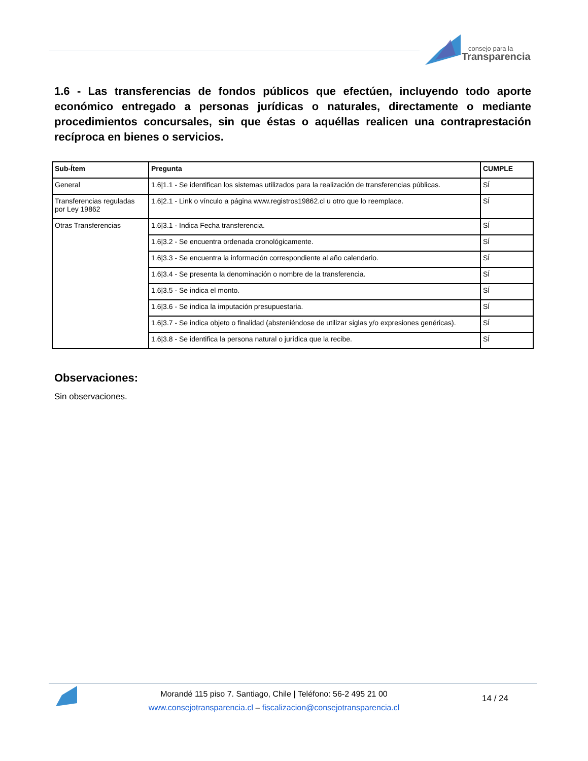consejo para la
Transparencia
1.6 - Las transferencias de fondos públicos que efectúen, incluyendo todo aporte económico entregado a personas jurídicas o naturales, directamente o mediante procedimientos concursales, sin que éstas o aquéllas realicen una contraprestación recíproca en bienes o servicios.
| Sub-Ítem | Pregunta | CUMPLE |
| --- | --- | --- |
| General | 1.6/1.1 - Se identifican los sistemas utilizados para la realización de transferencias públicas. | SÍ |
| Transferencias reguladas por Ley 19862 | 1.6/2.1 - Link o vínculo a página www.registros19862.cl u otro que lo reemplace. | SÍ |
| Otras Transferencias | 1.6/3.1 - Indica Fecha transferencia. | SÍ |
| | 1.6/3.2 - Se encuentra ordenada cronológicamente. | SÍ |
| | 1.6/3.3 - Se encuentra la información correspondiente al año calendario. | SÍ |
| | 1.6/3.4 - Se presenta la denominación o nombre de la transferencia. | SÍ |
| | 1.6/3.5 - Se indica el monto. | SÍ |
| | 1.6/3.6 - Se indica la imputación presupuestaria. | SÍ |
| | 1.6/3.7 - Se indica objeto o finalidad (absteniéndose de utilizar siglas y/o expresiones genéricas). | SÍ |
| | 1.6/3.8 - Se identifica la persona natural o jurídica que la recibe. | SÍ |
Observaciones:
Sin observaciones.
Morandé 115 piso 7. Santiago, Chile | Teléfono: 56-2 495 21 00
www.consejotransparencia.cl – fiscalizacion@consejotransparencia.cl
14 / 24